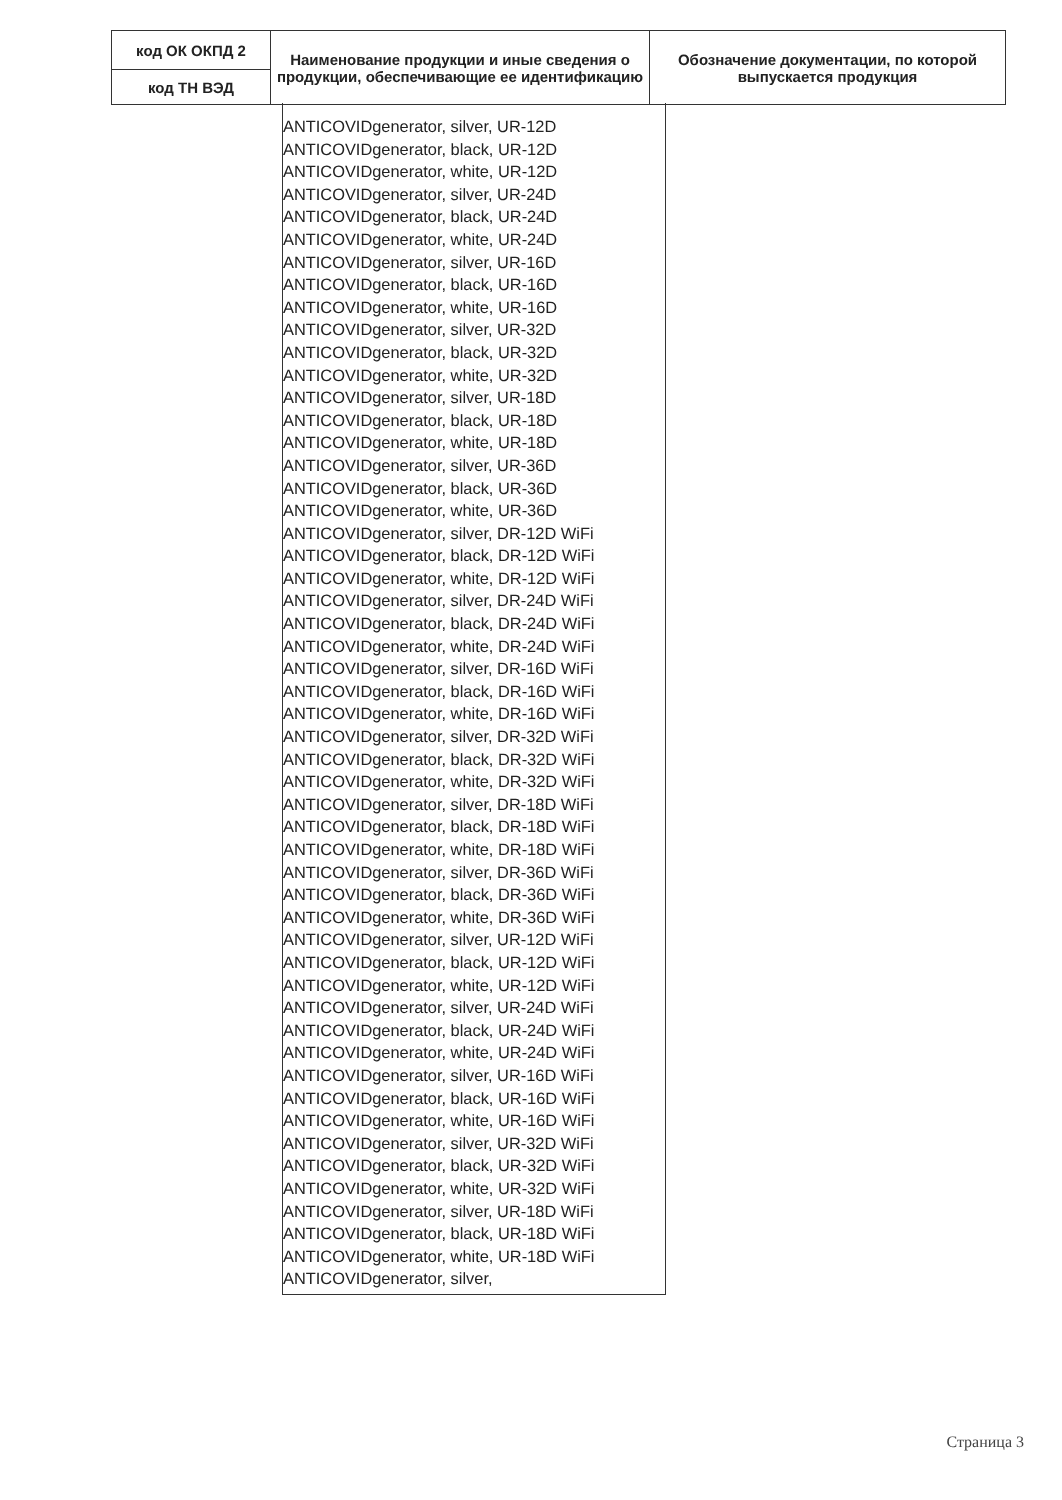| код ОК ОКПД 2 | Наименование продукции и иные сведения о продукции, обеспечивающие ее идентификацию | Обозначение документации, по которой выпускается продукция |
| код ТН ВЭД | | |
ANTICOVIDgenerator, silver, UR-12D
ANTICOVIDgenerator, black, UR-12D
ANTICOVIDgenerator, white, UR-12D
ANTICOVIDgenerator, silver, UR-24D
ANTICOVIDgenerator, black, UR-24D
ANTICOVIDgenerator, white, UR-24D
ANTICOVIDgenerator, silver, UR-16D
ANTICOVIDgenerator, black, UR-16D
ANTICOVIDgenerator, white, UR-16D
ANTICOVIDgenerator, silver, UR-32D
ANTICOVIDgenerator, black, UR-32D
ANTICOVIDgenerator, white, UR-32D
ANTICOVIDgenerator, silver, UR-18D
ANTICOVIDgenerator, black, UR-18D
ANTICOVIDgenerator, white, UR-18D
ANTICOVIDgenerator, silver, UR-36D
ANTICOVIDgenerator, black, UR-36D
ANTICOVIDgenerator, white, UR-36D
ANTICOVIDgenerator, silver, DR-12D WiFi
ANTICOVIDgenerator, black, DR-12D WiFi
ANTICOVIDgenerator, white, DR-12D WiFi
ANTICOVIDgenerator, silver, DR-24D WiFi
ANTICOVIDgenerator, black, DR-24D WiFi
ANTICOVIDgenerator, white, DR-24D WiFi
ANTICOVIDgenerator, silver, DR-16D WiFi
ANTICOVIDgenerator, black, DR-16D WiFi
ANTICOVIDgenerator, white, DR-16D WiFi
ANTICOVIDgenerator, silver, DR-32D WiFi
ANTICOVIDgenerator, black, DR-32D WiFi
ANTICOVIDgenerator, white, DR-32D WiFi
ANTICOVIDgenerator, silver, DR-18D WiFi
ANTICOVIDgenerator, black, DR-18D WiFi
ANTICOVIDgenerator, white, DR-18D WiFi
ANTICOVIDgenerator, silver, DR-36D WiFi
ANTICOVIDgenerator, black, DR-36D WiFi
ANTICOVIDgenerator, white, DR-36D WiFi
ANTICOVIDgenerator, silver, UR-12D WiFi
ANTICOVIDgenerator, black, UR-12D WiFi
ANTICOVIDgenerator, white, UR-12D WiFi
ANTICOVIDgenerator, silver, UR-24D WiFi
ANTICOVIDgenerator, black, UR-24D WiFi
ANTICOVIDgenerator, white, UR-24D WiFi
ANTICOVIDgenerator, silver, UR-16D WiFi
ANTICOVIDgenerator, black, UR-16D WiFi
ANTICOVIDgenerator, white, UR-16D WiFi
ANTICOVIDgenerator, silver, UR-32D WiFi
ANTICOVIDgenerator, black, UR-32D WiFi
ANTICOVIDgenerator, white, UR-32D WiFi
ANTICOVIDgenerator, silver, UR-18D WiFi
ANTICOVIDgenerator, black, UR-18D WiFi
ANTICOVIDgenerator, white, UR-18D WiFi
ANTICOVIDgenerator, silver,
Страница 3